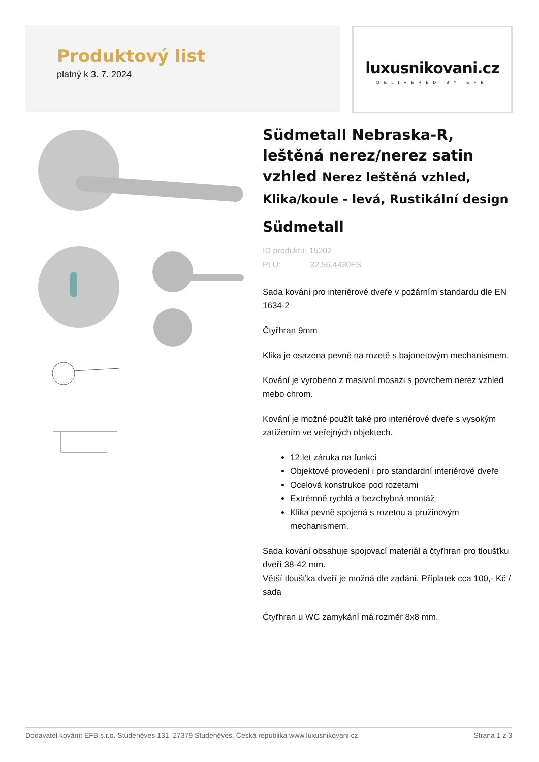Produktový list
platný k 3. 7. 2024
luxusnikovani.cz
DELIVERED BY EFB
Südmetall Nebraska-R, leštěná nerez/nerez satin vzhled Nerez leštěná vzhled, Klika/koule - levá, Rustikální design
Südmetall
ID produktu: 15202
PLU: 32.56.4430FS
Sada kování pro interiérové dveře v požárním standardu dle EN 1634-2
Čtyřhran 9mm
Klika je osazena pevně na rozetě s bajonetovým mechanismem.
Kování je vyrobeno z masivní mosazi s povrchem nerez vzhled mebo chrom.
Kování je možné použít také pro interiérové dveře s vysokým zatížením ve veřejných objektech.
12 let záruka na funkci
Objektové provedení i pro standardní interiérové dveře
Ocelová konstrukce pod rozetami
Extrémně rychlá a bezchybná montáž
Klika pevně spojená s rozetou a pružinovým mechanismem.
Sada kování obsahuje spojovací materiál a čtyřhran pro tloušťku dveří 38-42 mm.
Větší tloušťka dveří je možná dle zadání. Příplatek cca 100,- Kč / sada
Čtyřhran u WC zamykání má rozměr 8x8 mm.
Dodavatel kování: EFB s.r.o. Studeněves 131, 27379 Studeněves, Česká republika www.luxusnikovani.cz Strana 1 z 3